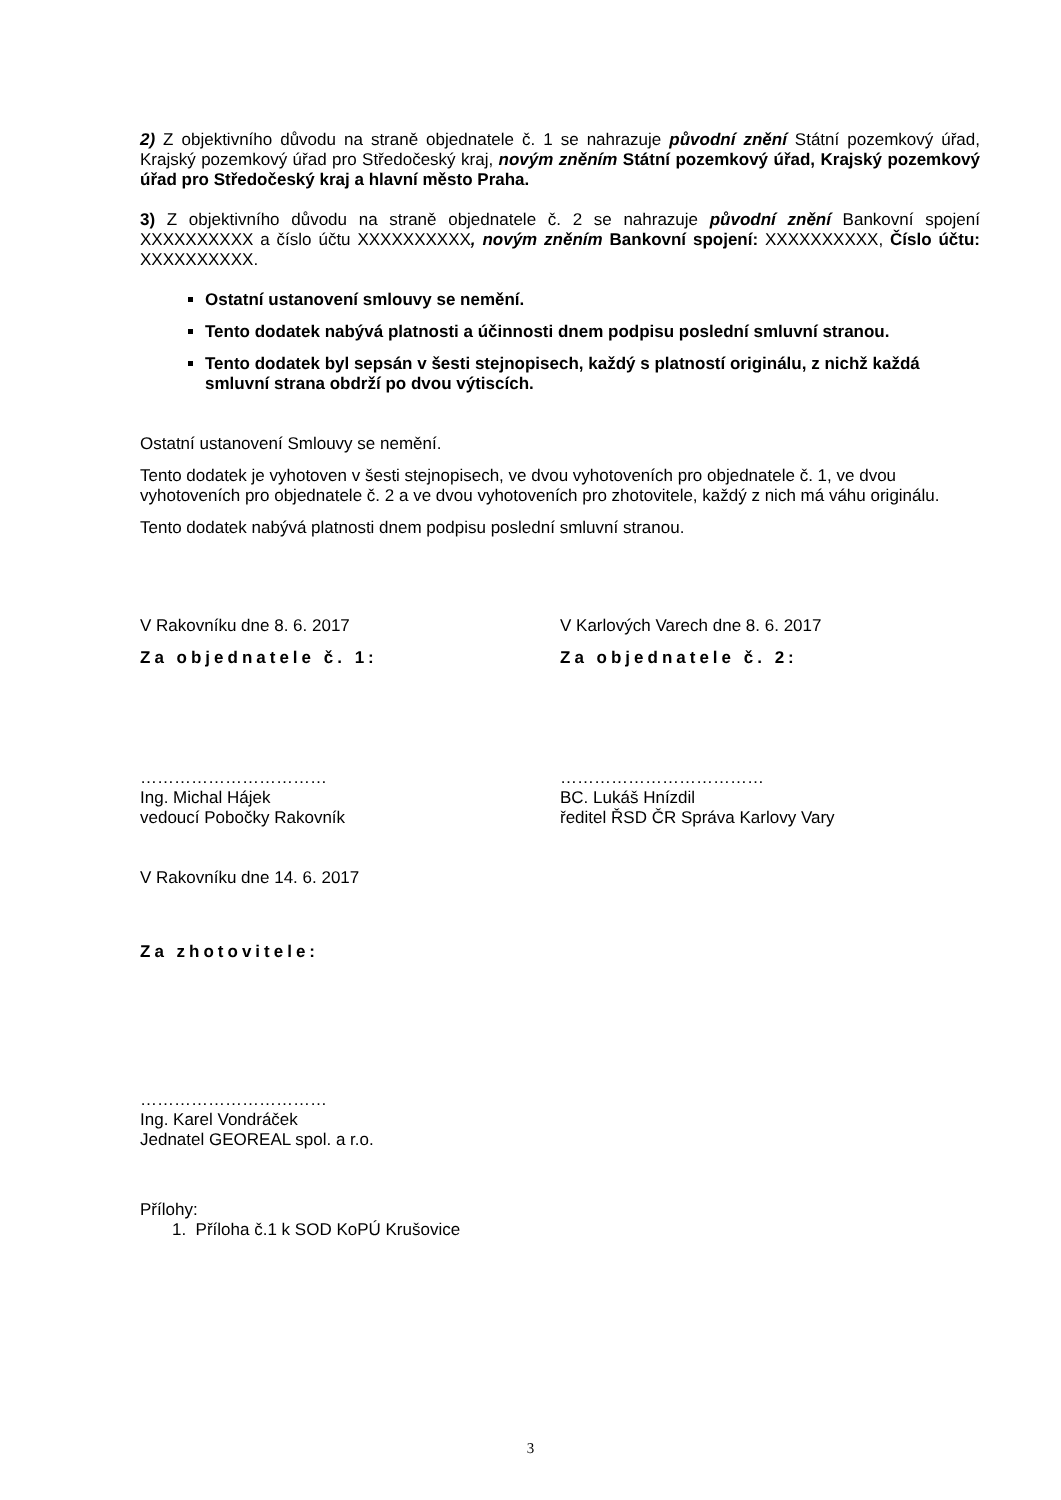2) Z objektivního důvodu na straně objednatele č. 1 se nahrazuje původní znění Státní pozemkový úřad, Krajský pozemkový úřad pro Středočeský kraj, novým zněním Státní pozemkový úřad, Krajský pozemkový úřad pro Středočeský kraj a hlavní město Praha.
3) Z objektivního důvodu na straně objednatele č. 2 se nahrazuje původní znění Bankovní spojení XXXXXXXXXX a číslo účtu XXXXXXXXXX, novým zněním Bankovní spojení: XXXXXXXXXX, Číslo účtu: XXXXXXXXXX.
Ostatní ustanovení smlouvy se nemění.
Tento dodatek nabývá platnosti a účinnosti dnem podpisu poslední smluvní stranou.
Tento dodatek byl sepsán v šesti stejnopisech, každý s platností originálu, z nichž každá smluvní strana obdrží po dvou výtiscích.
Ostatní ustanovení Smlouvy se nemění.
Tento dodatek je vyhotoven v šesti stejnopisech, ve dvou vyhotoveních pro objednatele č. 1, ve dvou vyhotoveních pro objednatele č. 2 a ve dvou vyhotoveních pro zhotovitele, každý z nich má váhu originálu.
Tento dodatek nabývá platnosti dnem podpisu poslední smluvní stranou.
V Rakovníku dne 8. 6. 2017
Za objednatele č. 1:
……………………………
Ing. Michal Hájek
vedoucí Pobočky Rakovník
V Karlových Varech dne 8. 6. 2017
Za objednatele č. 2:
………………………………
BC. Lukáš Hnízdil
ředitel ŘSD ČR Správa Karlovy Vary
V Rakovníku dne 14. 6. 2017
Za zhotovitele:
……………………………
Ing. Karel Vondráček
Jednatel GEOREAL spol. a r.o.
Přílohy:
1. Příloha č.1 k SOD KoPÚ Krušovice
3